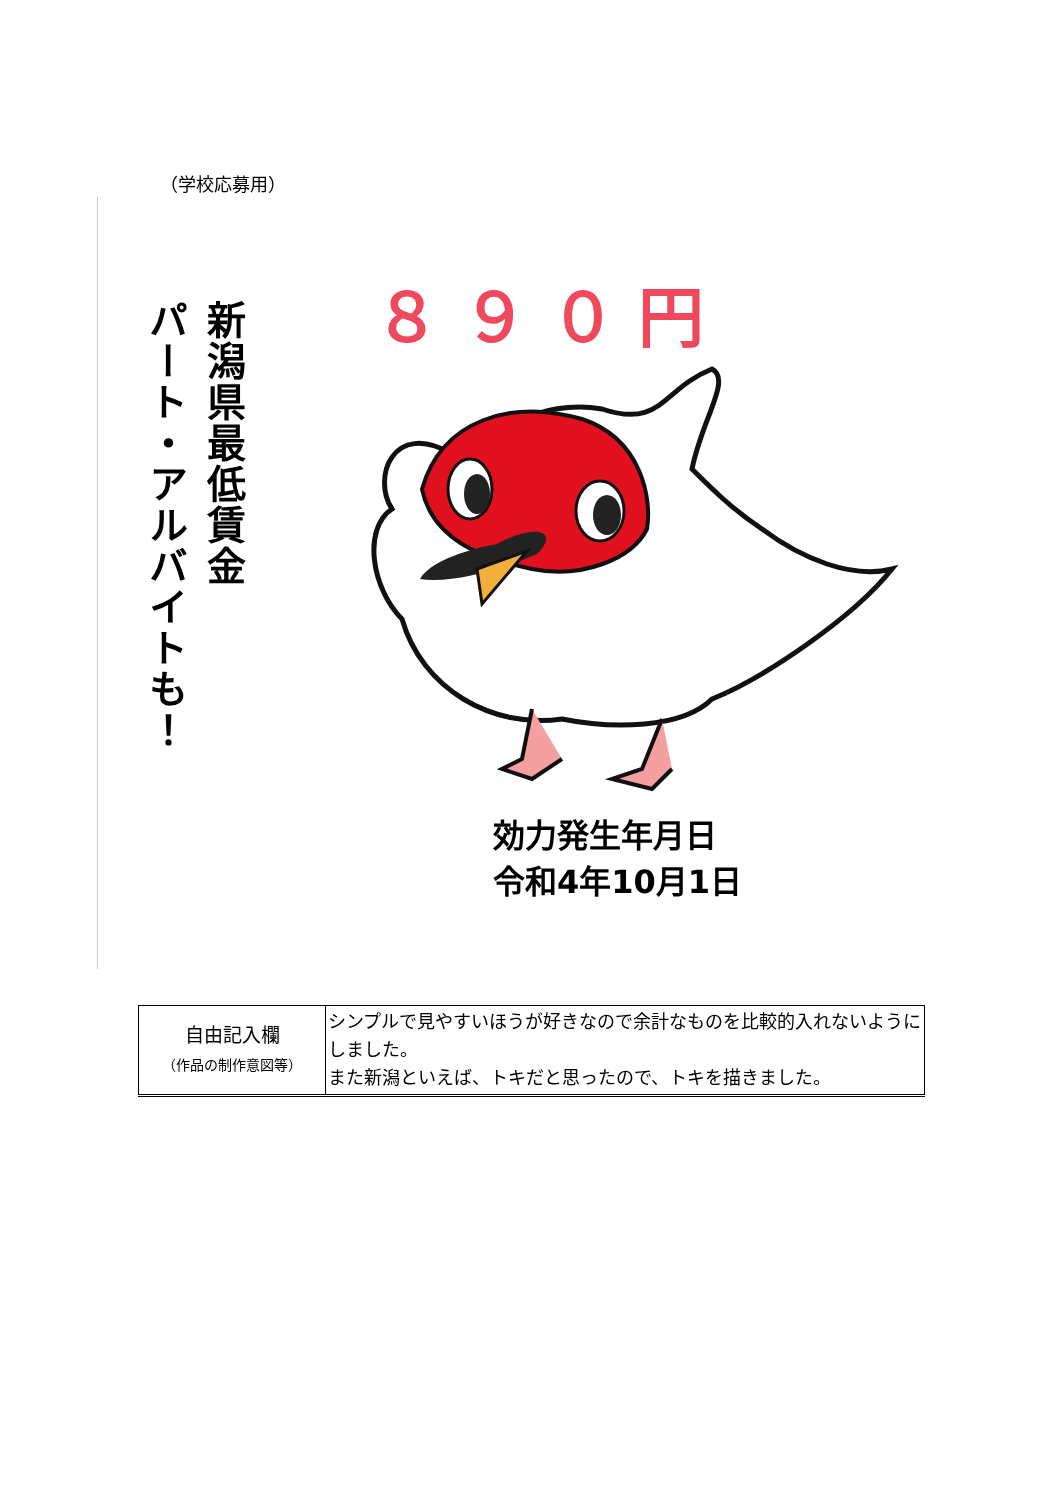（学校応募用）
新潟県最低賃金
パート・アルバイトも！
８９０円
効力発生年月日
令和4年10月1日
| 自由記入欄 （作品の制作意図等） | シンプルで見やすいほうが好きなので余計なものを比較的入れないようにしました。 また新潟といえば、トキだと思ったので、トキを描きました。 |